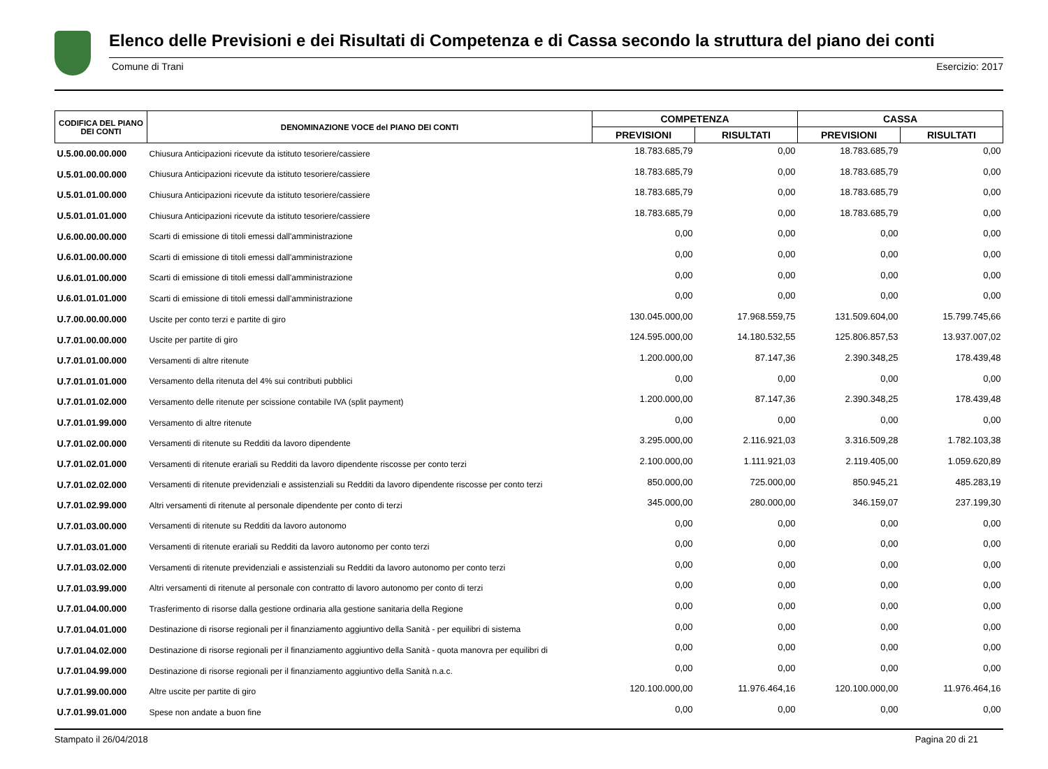Elenco delle Previsioni e dei Risultati di Competenza e di Cassa secondo la struttura del piano dei conti
Comune di Trani Esercizio: 2017
| CODIFICA DEL PIANO DEI CONTI | DENOMINAZIONE VOCE del PIANO DEI CONTI | COMPETENZA | | CASSA | |
| --- | --- | --- | --- | --- | --- |
| | | PREVISIONI | RISULTATI | PREVISIONI | RISULTATI |
| U.5.00.00.00.000 | Chiusura Anticipazioni ricevute da istituto tesoriere/cassiere | 18.783.685,79 | 0,00 | 18.783.685,79 | 0,00 |
| U.5.01.00.00.000 | Chiusura Anticipazioni ricevute da istituto tesoriere/cassiere | 18.783.685,79 | 0,00 | 18.783.685,79 | 0,00 |
| U.5.01.01.00.000 | Chiusura Anticipazioni ricevute da istituto tesoriere/cassiere | 18.783.685,79 | 0,00 | 18.783.685,79 | 0,00 |
| U.5.01.01.01.000 | Chiusura Anticipazioni ricevute da istituto tesoriere/cassiere | 18.783.685,79 | 0,00 | 18.783.685,79 | 0,00 |
| U.6.00.00.00.000 | Scarti di emissione di titoli emessi dall'amministrazione | 0,00 | 0,00 | 0,00 | 0,00 |
| U.6.01.00.00.000 | Scarti di emissione di titoli emessi dall'amministrazione | 0,00 | 0,00 | 0,00 | 0,00 |
| U.6.01.01.00.000 | Scarti di emissione di titoli emessi dall'amministrazione | 0,00 | 0,00 | 0,00 | 0,00 |
| U.6.01.01.01.000 | Scarti di emissione di titoli emessi dall'amministrazione | 0,00 | 0,00 | 0,00 | 0,00 |
| U.7.00.00.00.000 | Uscite per conto terzi e partite di giro | 130.045.000,00 | 17.968.559,75 | 131.509.604,00 | 15.799.745,66 |
| U.7.01.00.00.000 | Uscite per partite di giro | 124.595.000,00 | 14.180.532,55 | 125.806.857,53 | 13.937.007,02 |
| U.7.01.01.00.000 | Versamenti di altre ritenute | 1.200.000,00 | 87.147,36 | 2.390.348,25 | 178.439,48 |
| U.7.01.01.01.000 | Versamento della ritenuta del 4% sui contributi pubblici | 0,00 | 0,00 | 0,00 | 0,00 |
| U.7.01.01.02.000 | Versamento delle ritenute per scissione contabile IVA (split payment) | 1.200.000,00 | 87.147,36 | 2.390.348,25 | 178.439,48 |
| U.7.01.01.99.000 | Versamento di altre ritenute | 0,00 | 0,00 | 0,00 | 0,00 |
| U.7.01.02.00.000 | Versamenti di ritenute su Redditi da lavoro dipendente | 3.295.000,00 | 2.116.921,03 | 3.316.509,28 | 1.782.103,38 |
| U.7.01.02.01.000 | Versamenti di ritenute erariali su Redditi da lavoro dipendente riscosse per conto terzi | 2.100.000,00 | 1.111.921,03 | 2.119.405,00 | 1.059.620,89 |
| U.7.01.02.02.000 | Versamenti di ritenute previdenziali e assistenziali su Redditi da lavoro dipendente riscosse per conto terzi | 850.000,00 | 725.000,00 | 850.945,21 | 485.283,19 |
| U.7.01.02.99.000 | Altri versamenti di ritenute al personale dipendente per conto di terzi | 345.000,00 | 280.000,00 | 346.159,07 | 237.199,30 |
| U.7.01.03.00.000 | Versamenti di ritenute su Redditi da lavoro autonomo | 0,00 | 0,00 | 0,00 | 0,00 |
| U.7.01.03.01.000 | Versamenti di ritenute erariali su Redditi da lavoro autonomo per conto terzi | 0,00 | 0,00 | 0,00 | 0,00 |
| U.7.01.03.02.000 | Versamenti di ritenute previdenziali e assistenziali su Redditi da lavoro autonomo per conto terzi | 0,00 | 0,00 | 0,00 | 0,00 |
| U.7.01.03.99.000 | Altri versamenti di ritenute al personale con contratto di lavoro autonomo per conto di terzi | 0,00 | 0,00 | 0,00 | 0,00 |
| U.7.01.04.00.000 | Trasferimento di risorse dalla gestione ordinaria alla gestione sanitaria della Regione | 0,00 | 0,00 | 0,00 | 0,00 |
| U.7.01.04.01.000 | Destinazione di risorse regionali per il finanziamento aggiuntivo della Sanità - per equilibri di sistema | 0,00 | 0,00 | 0,00 | 0,00 |
| U.7.01.04.02.000 | Destinazione di risorse regionali per il finanziamento aggiuntivo della Sanità - quota manovra per equilibri di | 0,00 | 0,00 | 0,00 | 0,00 |
| U.7.01.04.99.000 | Destinazione di risorse regionali per il finanziamento aggiuntivo della Sanità n.a.c. | 0,00 | 0,00 | 0,00 | 0,00 |
| U.7.01.99.00.000 | Altre uscite per partite di giro | 120.100.000,00 | 11.976.464,16 | 120.100.000,00 | 11.976.464,16 |
| U.7.01.99.01.000 | Spese non andate a buon fine | 0,00 | 0,00 | 0,00 | 0,00 |
Stampato il 26/04/2018 Pagina 20 di 21